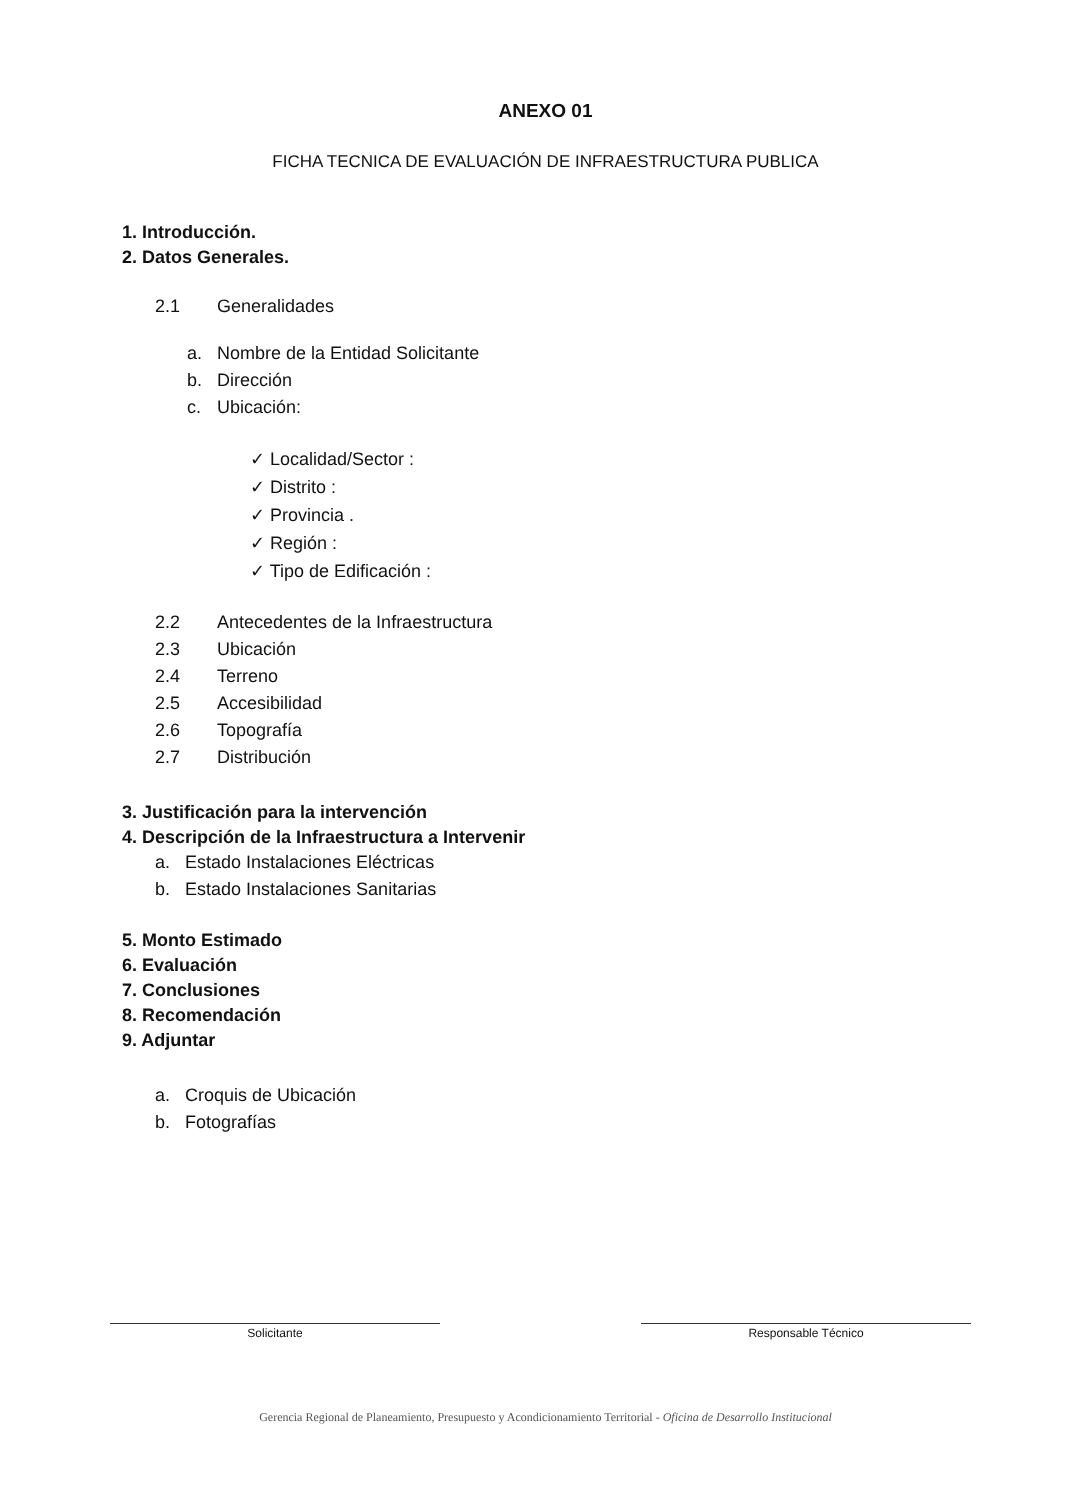ANEXO 01
FICHA TECNICA DE EVALUACIÓN DE INFRAESTRUCTURA PUBLICA
1. Introducción.
2. Datos Generales.
2.1 Generalidades
a. Nombre de la Entidad Solicitante
b. Dirección
c. Ubicación:
✓ Localidad/Sector :
✓ Distrito :
✓ Provincia .
✓ Región :
✓ Tipo de Edificación :
2.2 Antecedentes de la Infraestructura
2.3 Ubicación
2.4 Terreno
2.5 Accesibilidad
2.6 Topografía
2.7 Distribución
3. Justificación para la intervención
4. Descripción de la Infraestructura a Intervenir
a. Estado Instalaciones Eléctricas
b. Estado Instalaciones Sanitarias
5. Monto Estimado
6. Evaluación
7. Conclusiones
8. Recomendación
9. Adjuntar
a. Croquis de Ubicación
b. Fotografías
Solicitante Responsable Técnico
Gerencia Regional de Planeamiento, Presupuesto y Acondicionamiento Territorial - Oficina de Desarrollo Institucional